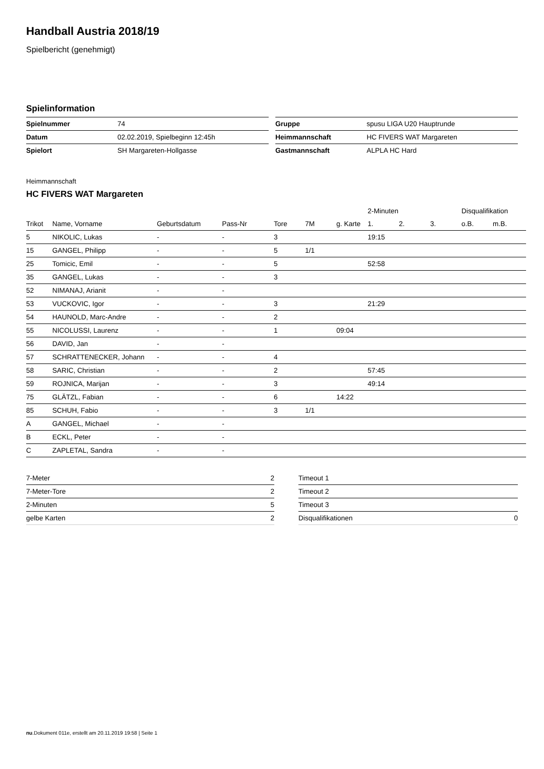Handball Austria 2018/19
Spielbericht (genehmigt)
Spielinformation
| Spielnummer | 74 |
| Datum | 02.02.2019, Spielbeginn 12:45h |
| Spielort | SH Margareten-Hollgasse |
| Gruppe | spusu LIGA U20 Hauptrunde |
| Heimmannschaft | HC FIVERS WAT Margareten |
| Gastmannschaft | ALPLA HC Hard |
Heimmannschaft
HC FIVERS WAT Margareten
| | | | | | | | 2-Minuten | | | Disqualifikation | |
| --- | --- | --- | --- | --- | --- | --- | --- | --- | --- | --- | --- |
| Trikot | Name, Vorname | Geburtsdatum | Pass-Nr | Tore | 7M | g. Karte | 1. | 2. | 3. | o.B. | m.B. |
| 5 | NIKOLIC, Lukas | - | - | 3 | | | 19:15 | | | | |
| 15 | GANGEL, Philipp | - | - | 5 | 1/1 | | | | | | |
| 25 | Tomicic, Emil | - | - | 5 | | | 52:58 | | | | |
| 35 | GANGEL, Lukas | - | - | 3 | | | | | | | |
| 52 | NIMANAJ, Arianit | - | - | | | | | | | | |
| 53 | VUCKOVIC, Igor | - | - | 3 | | | 21:29 | | | | |
| 54 | HAUNOLD, Marc-Andre | - | - | 2 | | | | | | | |
| 55 | NICOLUSSI, Laurenz | - | - | 1 | | 09:04 | | | | | |
| 56 | DAVID, Jan | - | - | | | | | | | | |
| 57 | SCHRATTENECKER, Johann | - | - | 4 | | | | | | | |
| 58 | SARIC, Christian | - | - | 2 | | | 57:45 | | | | |
| 59 | ROJNICA, Marijan | - | - | 3 | | | 49:14 | | | | |
| 75 | GLÄTZL, Fabian | - | - | 6 | | 14:22 | | | | | |
| 85 | SCHUH, Fabio | - | - | 3 | 1/1 | | | | | | |
| A | GANGEL, Michael | - | - | | | | | | | | |
| B | ECKL, Peter | - | - | | | | | | | | |
| C | ZAPLETAL, Sandra | - | - | | | | | | | | |
| 7-Meter | 2 |
| 7-Meter-Tore | 2 |
| 2-Minuten | 5 |
| gelbe Karten | 2 |
| Timeout 1 | |
| Timeout 2 | |
| Timeout 3 | |
| Disqualifikationen | 0 |
nu.Dokument 011e, erstellt am 20.11.2019 19:58 | Seite 1